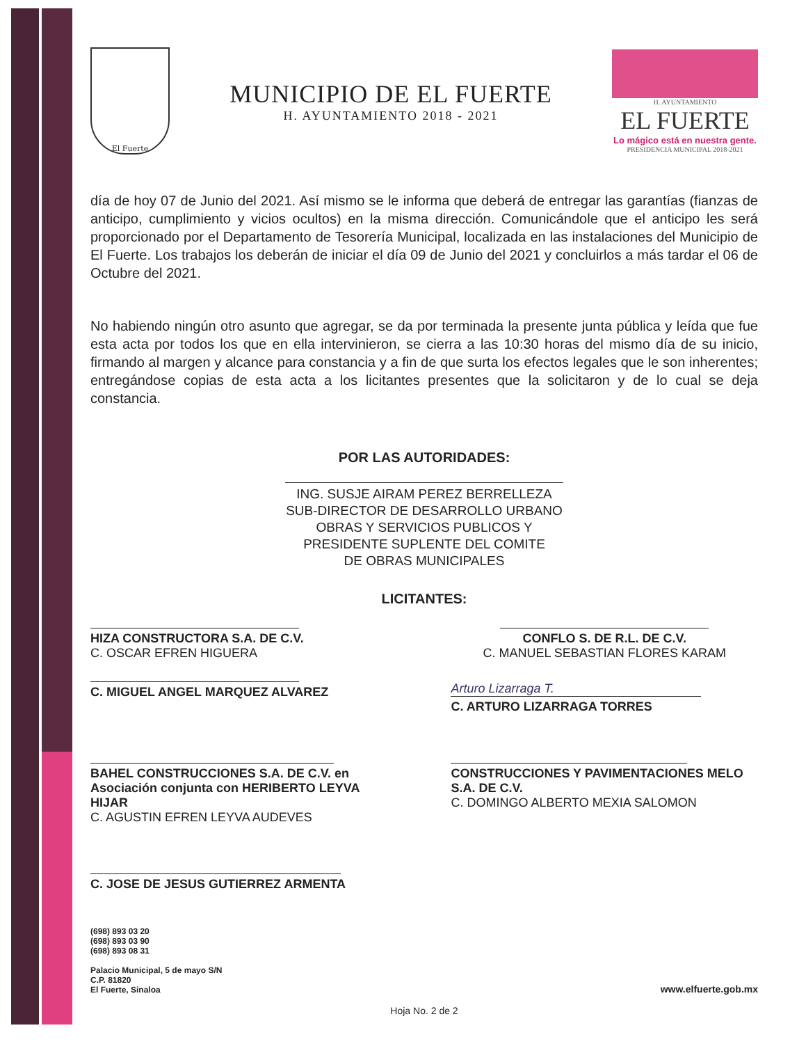El Fuerte
MUNICIPIO DE EL FUERTE
H. AYUNTAMIENTO 2018 - 2021
H. AYUNTAMIENTO
EL FUERTE
Lo mágico está en nuestra gente.
PRESIDENCIA MUNICIPAL 2018-2021
día de hoy 07 de Junio del 2021. Así mismo se le informa que deberá de entregar las garantías (fianzas de anticipo, cumplimiento y vicios ocultos) en la misma dirección. Comunicándole que el anticipo les será proporcionado por el Departamento de Tesorería Municipal, localizada en las instalaciones del Municipio de El Fuerte. Los trabajos los deberán de iniciar el día 09 de Junio del 2021 y concluirlos a más tardar el 06 de Octubre del 2021.
No habiendo ningún otro asunto que agregar, se da por terminada la presente junta pública y leída que fue esta acta por todos los que en ella intervinieron, se cierra a las 10:30 horas del mismo día de su inicio, firmando al margen y alcance para constancia y a fin de que surta los efectos legales que le son inherentes; entregándose copias de esta acta a los licitantes presentes que la solicitaron y de lo cual se deja constancia.
POR LAS AUTORIDADES:
ING. SUSJE AIRAM PEREZ BERRELLEZA
SUB-DIRECTOR DE DESARROLLO URBANO
OBRAS Y SERVICIOS PUBLICOS Y
PRESIDENTE SUPLENTE DEL COMITE
DE OBRAS MUNICIPALES
LICITANTES:
HIZA CONSTRUCTORA S.A. DE C.V.
C. OSCAR EFREN HIGUERA
CONFLO S. DE R.L. DE C.V.
C. MANUEL SEBASTIAN FLORES KARAM
C. MIGUEL ANGEL MARQUEZ ALVAREZ
Arturo Lizarraga T.
C. ARTURO LIZARRAGA TORRES
BAHEL CONSTRUCCIONES S.A. DE C.V. en Asociación conjunta con HERIBERTO LEYVA HIJAR
C. AGUSTIN EFREN LEYVA AUDEVES
CONSTRUCCIONES Y PAVIMENTACIONES MELO S.A. DE C.V.
C. DOMINGO ALBERTO MEXIA SALOMON
C. JOSE DE JESUS GUTIERREZ ARMENTA
(698) 893 03 20
(698) 893 03 90
(698) 893 08 31
Palacio Municipal, 5 de mayo S/N
C.P. 81820
El Fuerte, Sinaloa
www.elfuerte.gob.mx
Hoja No. 2 de 2